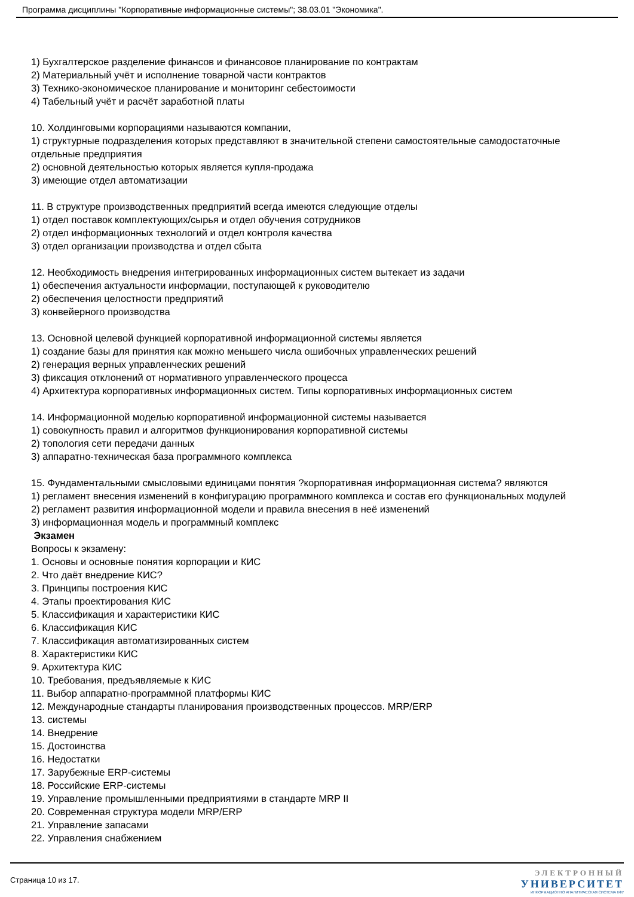Программа дисциплины "Корпоративные информационные системы"; 38.03.01 "Экономика".
1) Бухгалтерское разделение финансов и финансовое планирование по контрактам
2) Материальный учёт и исполнение товарной части контрактов
3) Технико-экономическое планирование и мониторинг себестоимости
4) Табельный учёт и расчёт заработной платы
10. Холдинговыми корпорациями называются компании,
1) структурные подразделения которых представляют в значительной степени самостоятельные самодостаточные отдельные предприятия
2) основной деятельностью которых является купля-продажа
3) имеющие отдел автоматизации
11. В структуре производственных предприятий всегда имеются следующие отделы
1) отдел поставок комплектующих/сырья и отдел обучения сотрудников
2) отдел информационных технологий и отдел контроля качества
3) отдел организации производства и отдел сбыта
12. Необходимость внедрения интегрированных информационных систем вытекает из задачи
1) обеспечения актуальности информации, поступающей к руководителю
2) обеспечения целостности предприятий
3) конвейерного производства
13. Основной целевой функцией корпоративной информационной системы является
1) создание базы для принятия как можно меньшего числа ошибочных управленческих решений
2) генерация верных управленческих решений
3) фиксация отклонений от нормативного управленческого процесса
4) Архитектура корпоративных информационных систем. Типы корпоративных информационных систем
14. Информационной моделью корпоративной информационной системы называется
1) совокупность правил и алгоритмов функционирования корпоративной системы
2) топология сети передачи данных
3) аппаратно-техническая база программного комплекса
15. Фундаментальными смысловыми единицами понятия ?корпоративная информационная система? являются
1) регламент внесения изменений в конфигурацию программного комплекса и состав его функциональных модулей
2) регламент развития информационной модели и правила внесения в неё изменений
3) информационная модель и программный комплекс
Экзамен
Вопросы к экзамену:
1. Основы и основные понятия корпорации и КИС
2. Что даёт внедрение КИС?
3. Принципы построения КИС
4. Этапы проектирования КИС
5. Классификация и характеристики КИС
6. Классификация КИС
7. Классификация автоматизированных систем
8. Характеристики КИС
9. Архитектура КИС
10. Требования, предъявляемые к КИС
11. Выбор аппаратно-программной платформы КИС
12. Международные стандарты планирования производственных процессов. MRP/ERP
13. системы
14. Внедрение
15. Достоинства
16. Недостатки
17. Зарубежные ERP-системы
18. Российские ERP-системы
19. Управление промышленными предприятиями в стандарте MRP II
20. Современная структура модели MRP/ERP
21. Управление запасами
22. Управления снабжением
Страница 10 из 17.
ЭЛЕКТРОННЫЙ
УНИВЕРСИТЕТ
ИНФОРМАЦИОННО АНАЛИТИЧЕСКАЯ СИСТЕМА КФУ